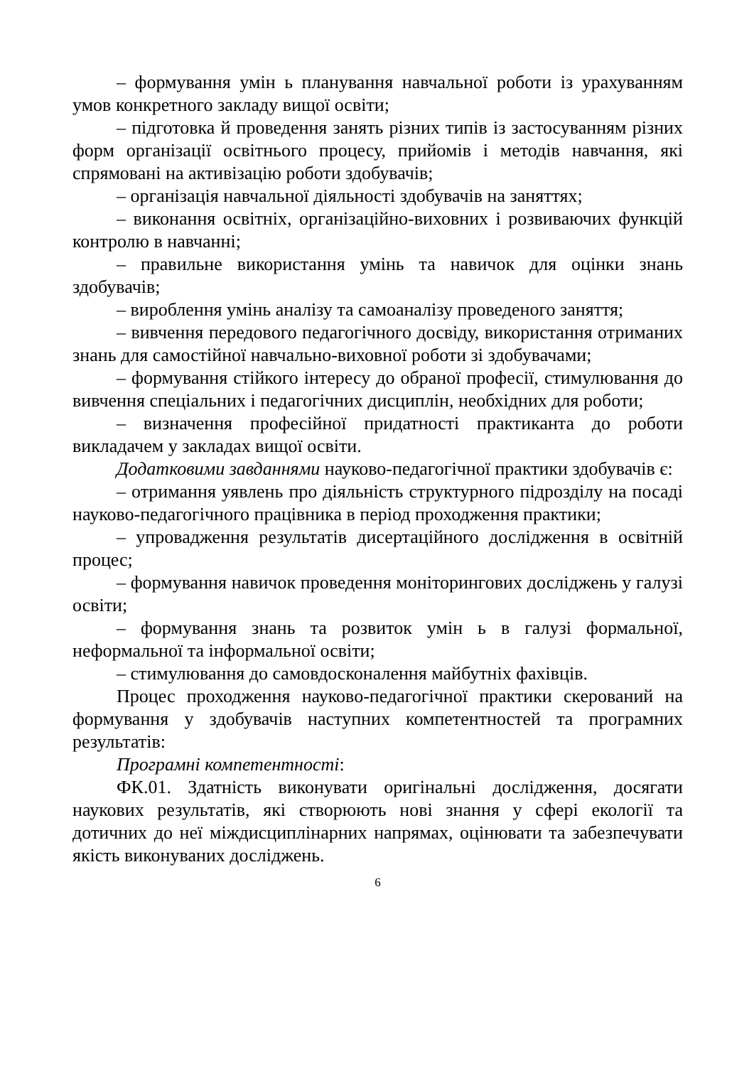– формування умін ь планування навчальної роботи із урахуванням умов конкретного закладу вищої освіти;
– підготовка й проведення занять різних типів із застосуванням різних форм організації освітнього процесу, прийомів і методів навчання, які спрямовані на активізацію роботи здобувачів;
– організація навчальної діяльності здобувачів на заняттях;
– виконання освітніх, організаційно-виховних і розвиваючих функцій контролю в навчанні;
– правильне використання умінь та навичок для оцінки знань здобувачів;
– вироблення умінь аналізу та самоаналізу проведеного заняття;
– вивчення передового педагогічного досвіду, використання отриманих знань для самостійної навчально-виховної роботи зі здобувачами;
– формування стійкого інтересу до обраної професії, стимулювання до вивчення спеціальних і педагогічних дисциплін, необхідних для роботи;
– визначення професійної придатності практиканта до роботи викладачем у закладах вищої освіти.
Додатковими завданнями науково-педагогічної практики здобувачів є:
– отримання уявлень про діяльність структурного підрозділу на посаді науково-педагогічного працівника в період проходження практики;
– упровадження результатів дисертаційного дослідження в освітній процес;
– формування навичок проведення моніторингових досліджень у галузі освіти;
– формування знань та розвиток умін ь в галузі формальної, неформальної та інформальної освіти;
– стимулювання до самовдосконалення майбутніх фахівців.
Процес проходження науково-педагогічної практики скерований на формування у здобувачів наступних компетентностей та програмних результатів:
Програмні компетентності:
ФК.01. Здатність виконувати оригінальні дослідження, досягати наукових результатів, які створюють нові знання у сфері екології та дотичних до неї міждисциплінарних напрямах, оцінювати та забезпечувати якість виконуваних досліджень.
6